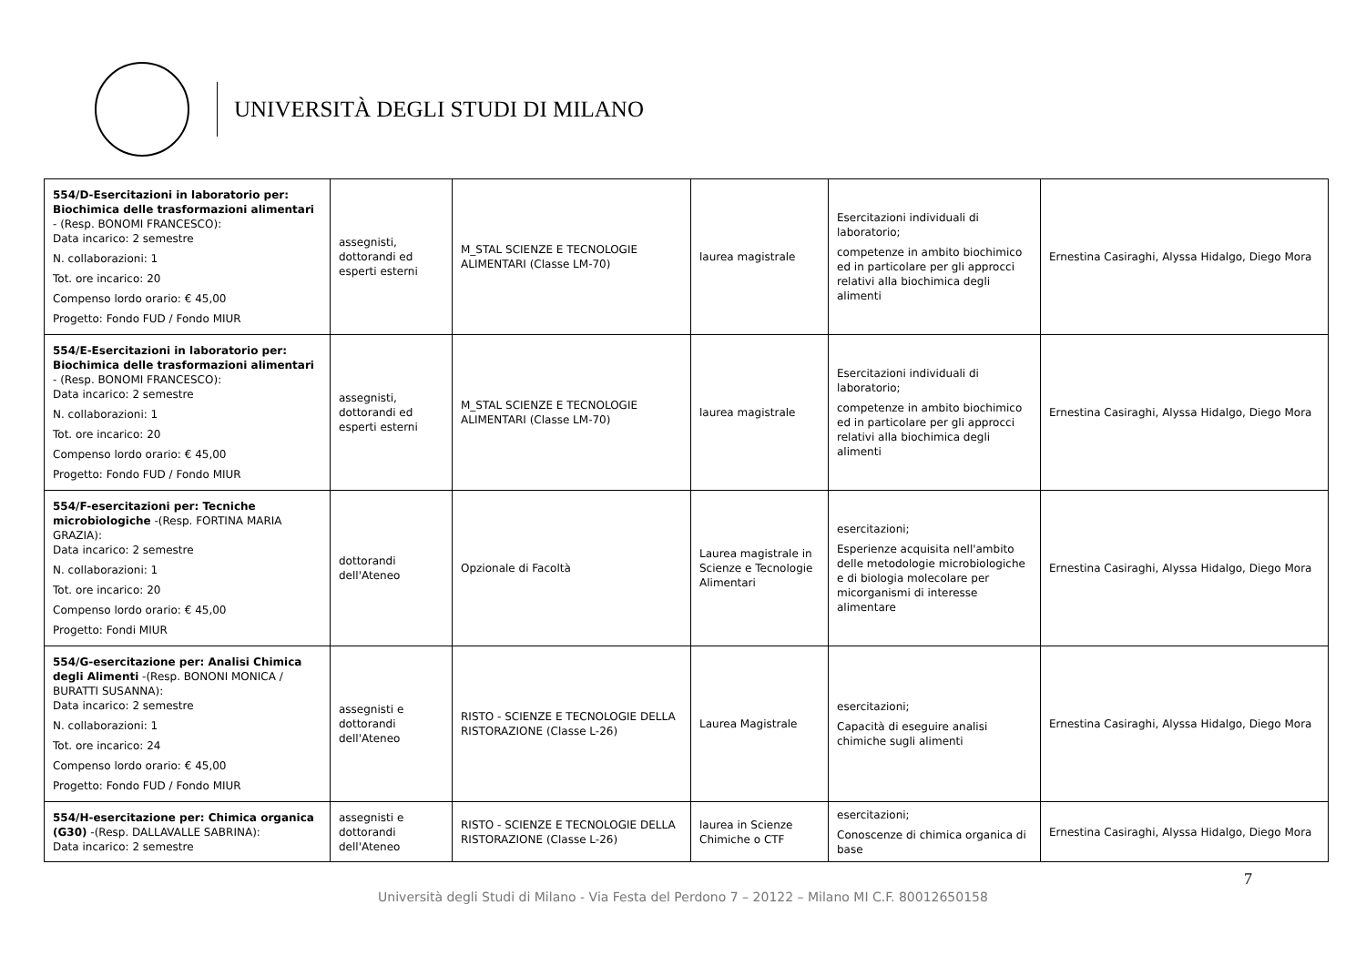UNIVERSITÀ DEGLI STUDI DI MILANO
| 554/D-Esercitazioni in laboratorio per: Biochimica delle trasformazioni alimentari - (Resp. BONOMI FRANCESCO): Data incarico: 2 semestre N. collaborazioni: 1 Tot. ore incarico: 20 Compenso lordo orario: € 45,00 Progetto: Fondo FUD / Fondo MIUR | assegnisti, dottorandi ed esperti esterni | M_STAL SCIENZE E TECNOLOGIE ALIMENTARI (Classe LM-70) | laurea magistrale | Esercitazioni individuali di laboratorio; competenze in ambito biochimico ed in particolare per gli approcci relativi alla biochimica degli alimenti | Ernestina Casiraghi, Alyssa Hidalgo, Diego Mora |
| 554/E-Esercitazioni in laboratorio per: Biochimica delle trasformazioni alimentari - (Resp. BONOMI FRANCESCO): Data incarico: 2 semestre N. collaborazioni: 1 Tot. ore incarico: 20 Compenso lordo orario: € 45,00 Progetto: Fondo FUD / Fondo MIUR | assegnisti, dottorandi ed esperti esterni | M_STAL SCIENZE E TECNOLOGIE ALIMENTARI (Classe LM-70) | laurea magistrale | Esercitazioni individuali di laboratorio; competenze in ambito biochimico ed in particolare per gli approcci relativi alla biochimica degli alimenti | Ernestina Casiraghi, Alyssa Hidalgo, Diego Mora |
| 554/F-esercitazioni per: Tecniche microbiologiche -(Resp. FORTINA MARIA GRAZIA): Data incarico: 2 semestre N. collaborazioni: 1 Tot. ore incarico: 20 Compenso lordo orario: € 45,00 Progetto: Fondi MIUR | dottorandi dell'Ateneo | Opzionale di Facoltà | Laurea magistrale in Scienze e Tecnologie Alimentari | esercitazioni; Esperienze acquisita nell'ambito delle metodologie microbiologiche e di biologia molecolare per micorganismi di interesse alimentare | Ernestina Casiraghi, Alyssa Hidalgo, Diego Mora |
| 554/G-esercitazione per: Analisi Chimica degli Alimenti -(Resp. BONONI MONICA / BURATTI SUSANNA): Data incarico: 2 semestre N. collaborazioni: 1 Tot. ore incarico: 24 Compenso lordo orario: € 45,00 Progetto: Fondo FUD / Fondo MIUR | assegnisti e dottorandi dell'Ateneo | RISTO - SCIENZE E TECNOLOGIE DELLA RISTORAZIONE (Classe L-26) | Laurea Magistrale | esercitazioni; Capacità di eseguire analisi chimiche sugli alimenti | Ernestina Casiraghi, Alyssa Hidalgo, Diego Mora |
| 554/H-esercitazione per: Chimica organica (G30) -(Resp. DALLAVALLE SABRINA): Data incarico: 2 semestre | assegnisti e dottorandi dell'Ateneo | RISTO - SCIENZE E TECNOLOGIE DELLA RISTORAZIONE (Classe L-26) | laurea in Scienze Chimiche o CTF | esercitazioni; Conoscenze di chimica organica di base | Ernestina Casiraghi, Alyssa Hidalgo, Diego Mora |
7
Università degli Studi di Milano - Via Festa del Perdono 7 – 20122 – Milano MI C.F. 80012650158